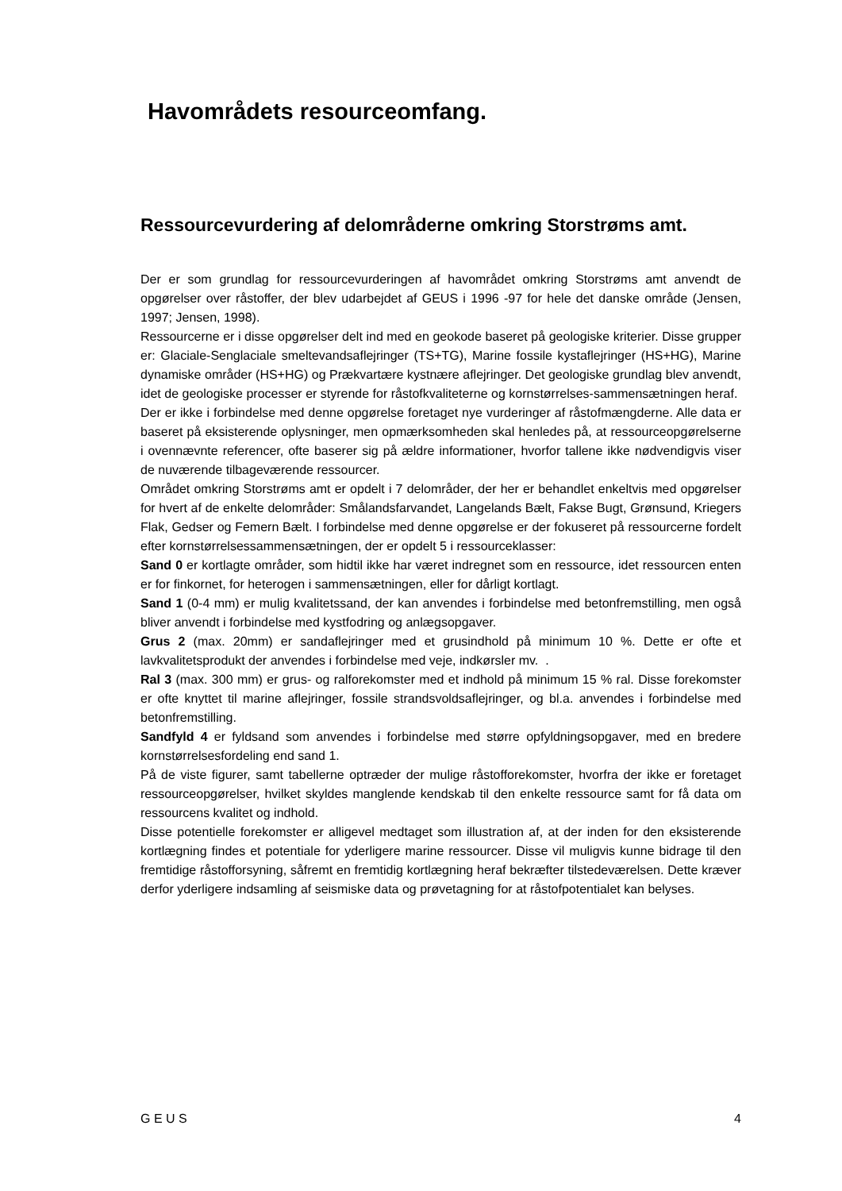Havområdets resourceomfang.
Ressourcevurdering af delområderne omkring Storstrøms amt.
Der er som grundlag for ressourcevurderingen af havområdet omkring Storstrøms amt anvendt de opgørelser over råstoffer, der blev udarbejdet af GEUS i 1996 -97 for hele det danske område (Jensen, 1997; Jensen, 1998).
Ressourcerne er i disse opgørelser delt ind med en geokode baseret på geologiske kriterier. Disse grupper er: Glaciale-Senglaciale smeltevandsaflejringer (TS+TG), Marine fossile kystaflejringer (HS+HG), Marine dynamiske områder (HS+HG) og Prækvartære kystnære aflejringer. Det geologiske grundlag blev anvendt, idet de geologiske processer er styrende for råstofkvaliteterne og kornstørrelses-sammensætningen heraf.
Der er ikke i forbindelse med denne opgørelse foretaget nye vurderinger af råstofmængderne. Alle data er baseret på eksisterende oplysninger, men opmærksomheden skal henledes på, at ressourceopgørelserne i ovennævnte referencer, ofte baserer sig på ældre informationer, hvorfor tallene ikke nødvendigvis viser de nuværende tilbageværende ressourcer.
Området omkring Storstrøms amt er opdelt i 7 delområder, der her er behandlet enkeltvis med opgørelser for hvert af de enkelte delområder: Smålandsfarvandet, Langelands Bælt, Fakse Bugt, Grønsund, Kriegers Flak, Gedser og Femern Bælt. I forbindelse med denne opgørelse er der fokuseret på ressourcerne fordelt efter kornstørrelsessammensætningen, der er opdelt 5 i ressourceklasser:
Sand 0 er kortlagte områder, som hidtil ikke har været indregnet som en ressource, idet ressourcen enten er for finkornet, for heterogen i sammensætningen, eller for dårligt kortlagt.
Sand 1 (0-4 mm) er mulig kvalitetssand, der kan anvendes i forbindelse med betonfremstilling, men også bliver anvendt i forbindelse med kystfodring og anlægsopgaver.
Grus 2 (max. 20mm) er sandaflejringer med et grusindhold på minimum 10 %. Dette er ofte et lavkvalitetsprodukt der anvendes i forbindelse med veje, indkørsler mv. .
Ral 3 (max. 300 mm) er grus- og ralforekomster med et indhold på minimum 15 % ral. Disse forekomster er ofte knyttet til marine aflejringer, fossile strandsvoldsaflejringer, og bl.a. anvendes i forbindelse med betonfremstilling.
Sandfyld 4 er fyldsand som anvendes i forbindelse med større opfyldningsopgaver, med en bredere kornstørrelsesfordeling end sand 1.
På de viste figurer, samt tabellerne optræder der mulige råstofforekomster, hvorfra der ikke er foretaget ressourceopgørelser, hvilket skyldes manglende kendskab til den enkelte ressource samt for få data om ressourcens kvalitet og indhold.
Disse potentielle forekomster er alligevel medtaget som illustration af, at der inden for den eksisterende kortlægning findes et potentiale for yderligere marine ressourcer. Disse vil muligvis kunne bidrage til den fremtidige råstofforsyning, såfremt en fremtidig kortlægning heraf bekræfter tilstedeværelsen. Dette kræver derfor yderligere indsamling af seismiske data og prøvetagning for at råstofpotentialet kan belyses.
G E U S 4